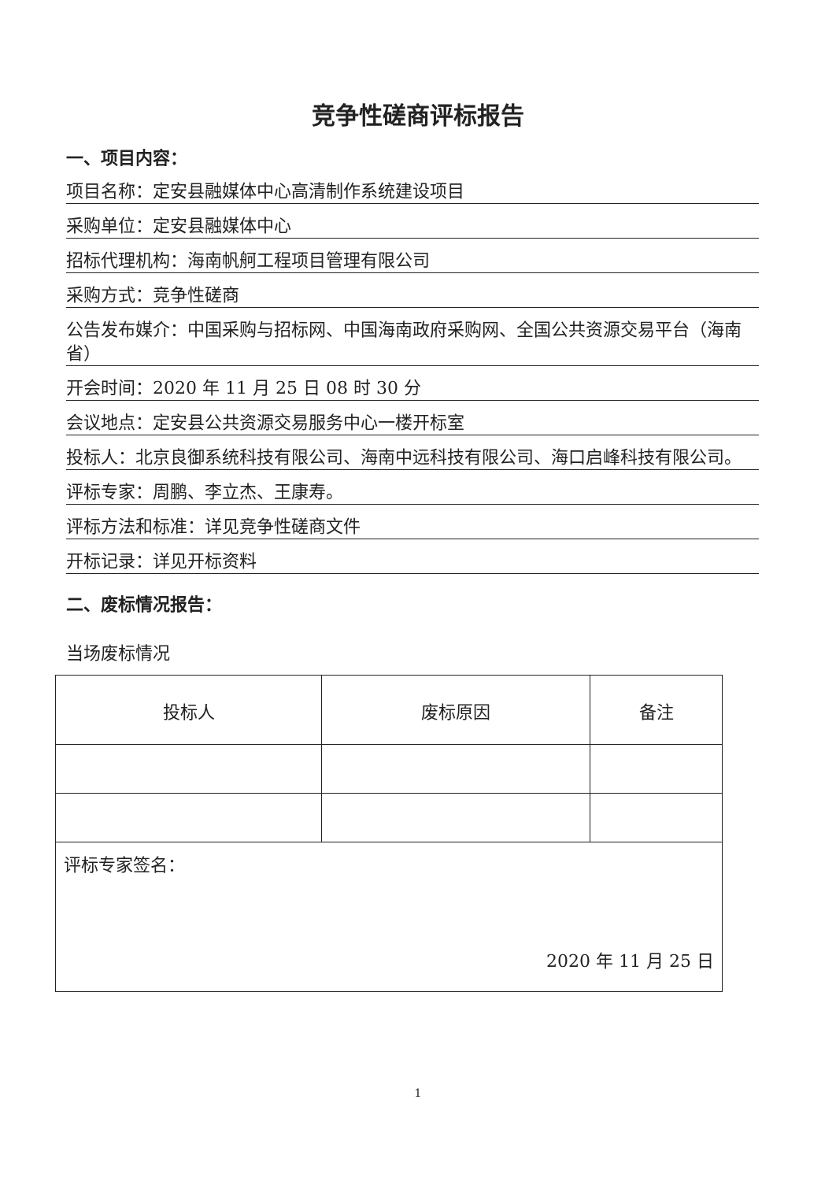竞争性磋商评标报告
一、项目内容：
项目名称：定安县融媒体中心高清制作系统建设项目
采购单位：定安县融媒体中心
招标代理机构：海南帆舸工程项目管理有限公司
采购方式：竞争性磋商
公告发布媒介：中国采购与招标网、中国海南政府采购网、全国公共资源交易平台（海南省）
开会时间：2020 年 11 月 25 日 08 时 30 分
会议地点：定安县公共资源交易服务中心一楼开标室
投标人：北京良御系统科技有限公司、海南中远科技有限公司、海口启峰科技有限公司。
评标专家：周鹏、李立杰、王康寿。
评标方法和标准：详见竞争性磋商文件
开标记录：详见开标资料
二、废标情况报告：
当场废标情况
| 投标人 | 废标原因 | 备注 |
| 评标专家签名： 2020 年 11 月 25 日 | | |
1